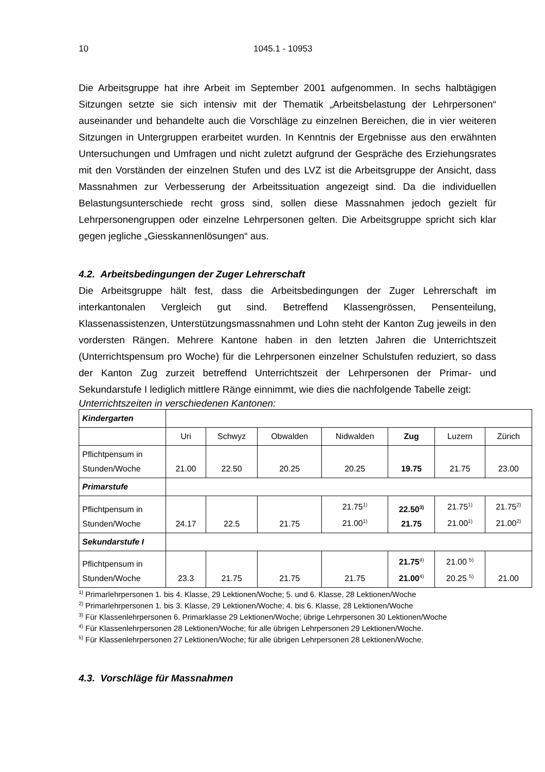10 1045.1 - 10953
Die Arbeitsgruppe hat ihre Arbeit im September 2001 aufgenommen. In sechs halbtägigen Sitzungen setzte sie sich intensiv mit der Thematik „Arbeitsbelastung der Lehrpersonen“ auseinander und behandelte auch die Vorschläge zu einzelnen Bereichen, die in vier weiteren Sitzungen in Untergruppen erarbeitet wurden. In Kenntnis der Ergebnisse aus den erwähnten Untersuchungen und Umfragen und nicht zuletzt aufgrund der Gespräche des Erziehungsrates mit den Vorständen der einzelnen Stufen und des LVZ ist die Arbeitsgruppe der Ansicht, dass Massnahmen zur Verbesserung der Arbeitssituation angezeigt sind. Da die individuellen Belastungsunterschiede recht gross sind, sollen diese Massnahmen jedoch gezielt für Lehrpersonengruppen oder einzelne Lehrpersonen gelten. Die Arbeitsgruppe spricht sich klar gegen jegliche „Giesskannenlösungen“ aus.
4.2. Arbeitsbedingungen der Zuger Lehrerschaft
Die Arbeitsgruppe hält fest, dass die Arbeitsbedingungen der Zuger Lehrerschaft im interkantonalen Vergleich gut sind. Betreffend Klassengrössen, Pensenteilung, Klassenassistenzen, Unterstützungsmassnahmen und Lohn steht der Kanton Zug jeweils in den vordersten Rängen. Mehrere Kantone haben in den letzten Jahren die Unterrichtszeit (Unterrichtspensum pro Woche) für die Lehrpersonen einzelner Schulstufen reduziert, so dass der Kanton Zug zurzeit betreffend Unterrichtszeit der Lehrpersonen der Primar- und Sekundarstufe I lediglich mittlere Ränge einnimmt, wie dies die nachfolgende Tabelle zeigt:
Unterrichtszeiten in verschiedenen Kantonen:
| Kindergarten | | | | | | | |
| | Uri | Schwyz | Obwalden | Nidwalden | Zug | Luzern | Zürich |
| Pflichtpensum in Stunden/Woche | 21.00 | 22.50 | 20.25 | 20.25 | 19.75 | 21.75 | 23.00 |
| Primarstufe | | | | | | | |
| Pflichtpensum in Stunden/Woche | 24.17 | 22.5 | 21.75 | 21.75<sup>1)</sup> 21.00<sup>1)</sup> | 22.50<sup>3)</sup> 21.75 | 21.75<sup>1)</sup> 21.00<sup>1)</sup> | 21.75<sup>2)</sup> 21.00<sup>2)</sup> |
| Sekundarstufe I | | | | | | | |
| Pflichtpensum in Stunden/Woche | 23.3 | 21.75 | 21.75 | 21.75 | 21.75<sup>4)</sup> 21.00<sup>4)</sup> | 21.00 <sup>5)</sup> 20.25 <sup>5)</sup> | 21.00 |
<sup>1)</sup> Primarlehrpersonen 1. bis 4. Klasse, 29 Lektionen/Woche; 5. und 6. Klasse, 28 Lektionen/Woche
<sup>2)</sup> Primarlehrpersonen 1. bis 3. Klasse, 29 Lektionen/Woche; 4. bis 6. Klasse, 28 Lektionen/Woche
<sup>3)</sup> Für Klassenlehrpersonen 6. Primarklasse 29 Lektionen/Woche; übrige Lehrpersonen 30 Lektionen/Woche
<sup>4)</sup> Für Klassenlehrpersonen 28 Lektionen/Woche; für alle übrigen Lehrpersonen 29 Lektionen/Woche.
<sup>5)</sup> Für Klassenlehrpersonen 27 Lektionen/Woche; für alle übrigen Lehrpersonen 28 Lektionen/Woche.
4.3. Vorschläge für Massnahmen